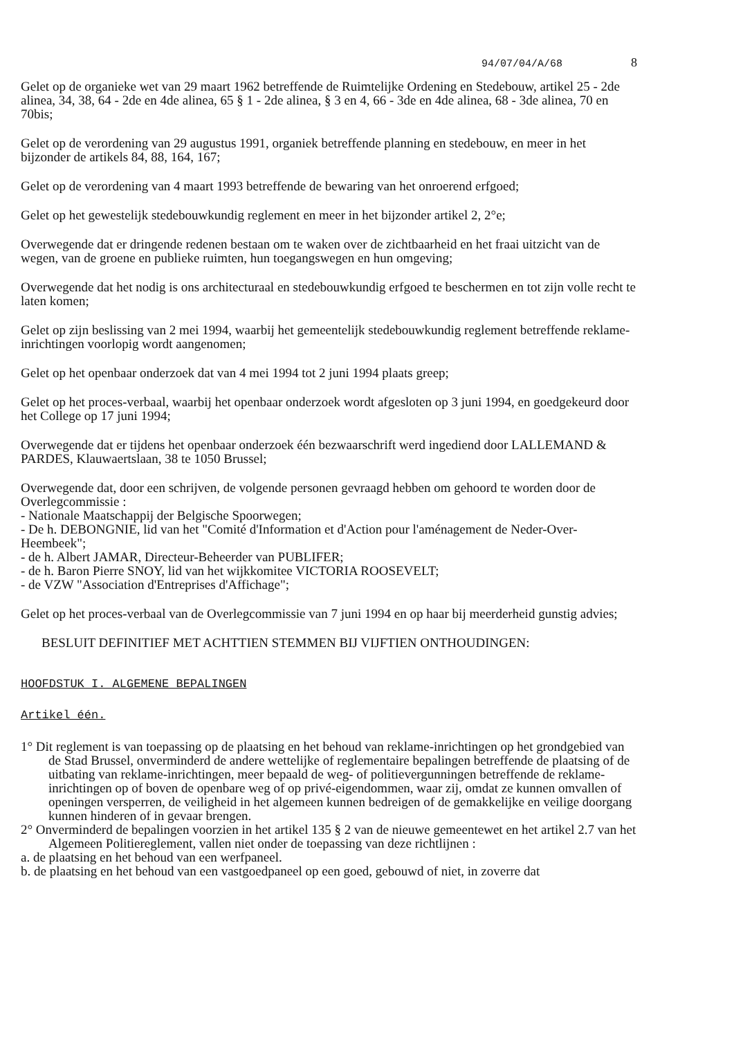94/07/04/A/68 8
Gelet op de organieke wet van 29 maart 1962 betreffende de Ruimtelijke Ordening en Stedebouw, artikel 25 - 2de alinea, 34, 38, 64 - 2de en 4de alinea, 65 § 1 - 2de alinea, § 3 en 4, 66 - 3de en 4de alinea, 68 - 3de alinea, 70 en 70bis;
Gelet op de verordening van 29 augustus 1991, organiek betreffende planning en stedebouw, en meer in het bijzonder de artikels 84, 88, 164, 167;
Gelet op de verordening van 4 maart 1993 betreffende de bewaring van het onroerend erfgoed;
Gelet op het gewestelijk stedebouwkundig reglement en meer in het bijzonder artikel 2, 2°e;
Overwegende dat er dringende redenen bestaan om te waken over de zichtbaarheid en het fraai uitzicht van de wegen, van de groene en publieke ruimten, hun toegangswegen en hun omgeving;
Overwegende dat het nodig is ons architecturaal en stedebouwkundig erfgoed te beschermen en tot zijn volle recht te laten komen;
Gelet op zijn beslissing van 2 mei 1994, waarbij het gemeentelijk stedebouwkundig reglement betreffende reklame-inrichtingen voorlopig wordt aangenomen;
Gelet op het openbaar onderzoek dat van 4 mei 1994 tot 2 juni 1994 plaats greep;
Gelet op het proces-verbaal, waarbij het openbaar onderzoek wordt afgesloten op 3 juni 1994, en goedgekeurd door het College op 17 juni 1994;
Overwegende dat er tijdens het openbaar onderzoek één bezwaarschrift werd ingediend door LALLEMAND & PARDES, Klauwaertslaan, 38 te 1050 Brussel;
Overwegende dat, door een schrijven, de volgende personen gevraagd hebben om gehoord te worden door de Overlegcommissie :
- Nationale Maatschappij der Belgische Spoorwegen;
- De h. DEBONGNIE, lid van het "Comité d'Information et d'Action pour l'aménagement de Neder-Over-Heembeek";
- de h. Albert JAMAR, Directeur-Beheerder van PUBLIFER;
- de h. Baron Pierre SNOY, lid van het wijkkomitee VICTORIA ROOSEVELT;
- de VZW "Association d'Entreprises d'Affichage";
Gelet op het proces-verbaal van de Overlegcommissie van 7 juni 1994 en op haar bij meerderheid gunstig advies;
BESLUIT DEFINITIEF MET ACHTTIEN STEMMEN BIJ VIJFTIEN ONTHOUDINGEN:
HOOFDSTUK I. ALGEMENE BEPALINGEN
Artikel één.
1° Dit reglement is van toepassing op de plaatsing en het behoud van reklame-inrichtingen op het grondgebied van de Stad Brussel, onverminderd de andere wettelijke of reglementaire bepalingen betreffende de plaatsing of de uitbating van reklame-inrichtingen, meer bepaald de weg- of politievergunningen betreffende de reklame-inrichtingen op of boven de openbare weg of op privé-eigendommen, waar zij, omdat ze kunnen omvallen of openingen versperren, de veiligheid in het algemeen kunnen bedreigen of de gemakkelijke en veilige doorgang kunnen hinderen of in gevaar brengen.
2° Onverminderd de bepalingen voorzien in het artikel 135 § 2 van de nieuwe gemeentewet en het artikel 2.7 van het Algemeen Politiereglement, vallen niet onder de toepassing van deze richtlijnen :
a. de plaatsing en het behoud van een werfpaneel.
b. de plaatsing en het behoud van een vastgoedpaneel op een goed, gebouwd of niet, in zoverre dat